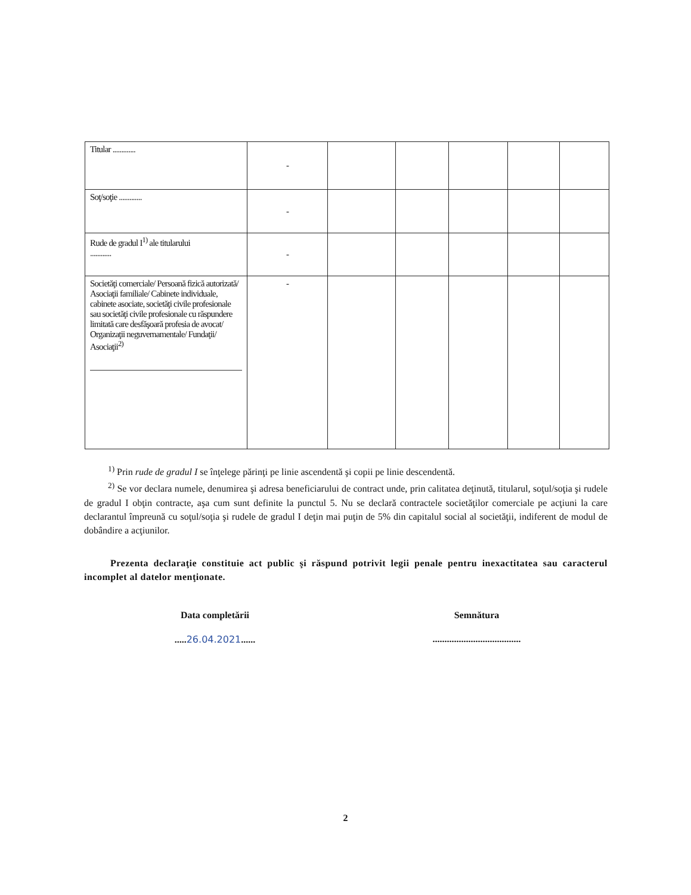| Titular ............. | - | | | | | |
| Soţ/soţie ............. | - | | | | | |
| Rude de gradul I<sup>1)</sup> ale titularului ............ | - | | | | | |
| Societăţi comerciale/ Persoană fizică autorizată/ Asociaţii familiale/ Cabinete individuale, cabinete asociate, societăţi civile profesionale sau societăţi civile profesionale cu răspundere limitată care desfăşoară profesia de avocat/ Organizaţii neguvernamentale/ Fundaţii/ Asociaţii<sup>2)</sup> | - | | | | | |
<sup>1)</sup> Prin rude de gradul I se înţelege părinţi pe linie ascendentă şi copii pe linie descendentă.
<sup>2)</sup> Se vor declara numele, denumirea şi adresa beneficiarului de contract unde, prin calitatea deţinută, titularul, soţul/soţia şi rudele de gradul I obţin contracte, aşa cum sunt definite la punctul 5. Nu se declară contractele societăţilor comerciale pe acţiuni la care declarantul împreună cu soţul/soţia şi rudele de gradul I deţin mai puţin de 5% din capitalul social al societăţii, indiferent de modul de dobândire a acţiunilor.
Prezenta declaraţie constituie act public şi răspund potrivit legii penale pentru inexactitatea sau caracterul incomplet al datelor menţionate.
Data completării
..... 26.04.2021......
Semnătura
.....................................
2